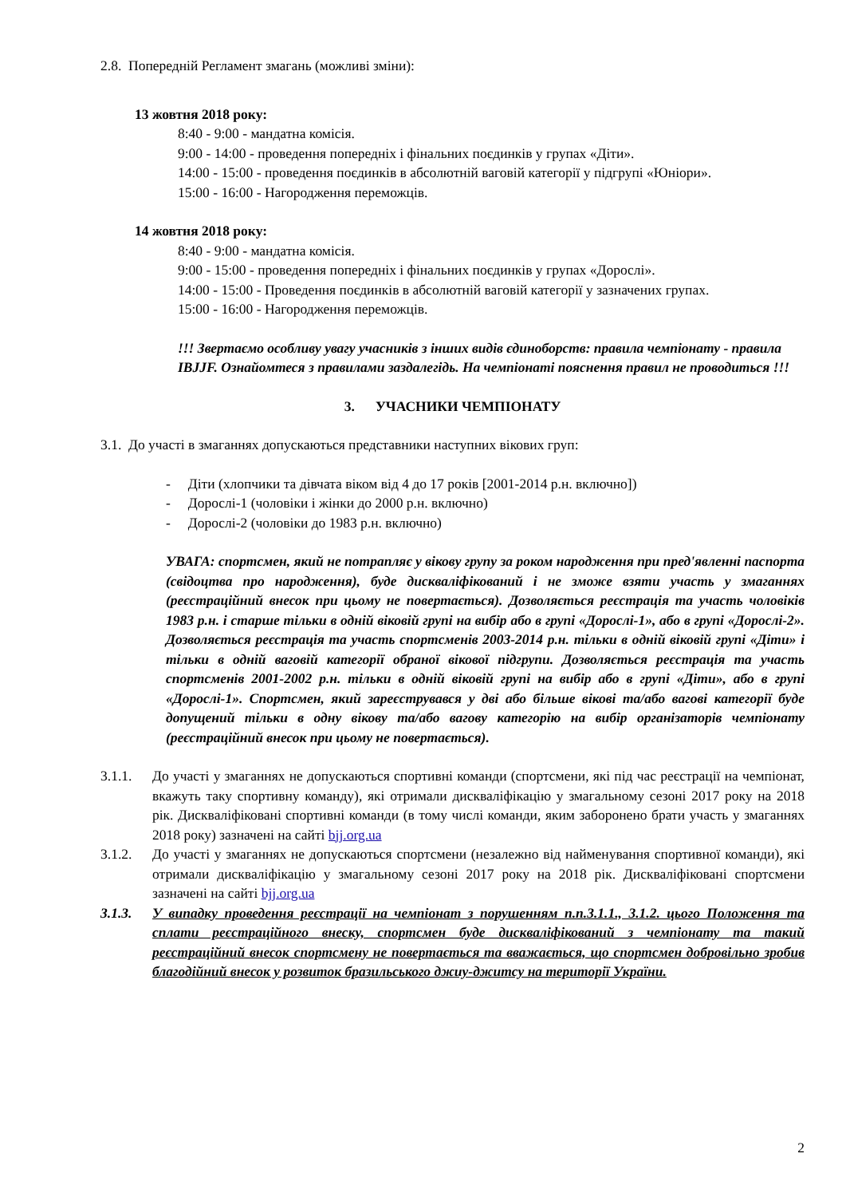2.8. Попередній Регламент змагань (можливі зміни):
13 жовтня 2018 року:
8:40 - 9:00 - мандатна комісія.
9:00 - 14:00 - проведення попередніх і фінальних поєдинків у групах «Діти».
14:00 - 15:00 - проведення поєдинків в абсолютній ваговій категорії у підгрупі «Юніори».
15:00 - 16:00 - Нагородження переможців.
14 жовтня 2018 року:
8:40 - 9:00 - мандатна комісія.
9:00 - 15:00 - проведення попередніх і фінальних поєдинків у групах «Дорослі».
14:00 - 15:00 - Проведення поєдинків в абсолютній ваговій категорії у зазначених групах.
15:00 - 16:00 - Нагородження переможців.
!!! Звертаємо особливу увагу учасників з інших видів єдиноборств: правила чемпіонату - правила IBJJF. Ознайомтеся з правилами заздалегідь. На чемпіонаті пояснення правил не проводиться !!!
3. УЧАСНИКИ ЧЕМПІОНАТУ
3.1. До участі в змаганнях допускаються представники наступних вікових груп:
- Діти (хлопчики та дівчата віком від 4 до 17 років [2001-2014 р.н. включно])
- Дорослі-1 (чоловіки і жінки до 2000 р.н. включно)
- Дорослі-2 (чоловіки до 1983 р.н. включно)
УВАГА: спортсмен, який не потрапляє у вікову групу за роком народження при пред'явленні паспорта (свідоцтва про народження), буде дискваліфікований і не зможе взяти участь у змаганнях (реєстраційний внесок при цьому не повертається). Дозволяється реєстрація та участь чоловіків 1983 р.н. і старше тільки в одній віковій групі на вибір або в групі «Дорослі-1», або в групі «Дорослі-2». Дозволяється реєстрація та участь спортсменів 2003-2014 р.н. тільки в одній віковій групі «Діти» і тільки в одній ваговій категорії обраної вікової підгрупи. Дозволяється реєстрація та участь спортсменів 2001-2002 р.н. тільки в одній віковій групі на вибір або в групі «Діти», або в групі «Дорослі-1». Спортсмен, який зареєструвався у дві або більше вікові та/або вагові категорії буде допущений тільки в одну вікову та/або вагову категорію на вибір організаторів чемпіонату (реєстраційний внесок при цьому не повертається).
3.1.1. До участі у змаганнях не допускаються спортивні команди (спортсмени, які під час реєстрації на чемпіонат, вкажуть таку спортивну команду), які отримали дискваліфікацію у змагальному сезоні 2017 року на 2018 рік. Дискваліфіковані спортивні команди (в тому числі команди, яким заборонено брати участь у змаганнях 2018 року) зазначені на сайті bjj.org.ua
3.1.2. До участі у змаганнях не допускаються спортсмени (незалежно від найменування спортивної команди), які отримали дискваліфікацію у змагальному сезоні 2017 року на 2018 рік. Дискваліфіковані спортсмени зазначені на сайті bjj.org.ua
3.1.3. У випадку проведення реєстрації на чемпіонат з порушенням п.п.3.1.1., 3.1.2. цього Положення та сплати реєстраційного внеску, спортсмен буде дискваліфікований з чемпіонату та такий реєстраційний внесок спортсмену не повертається та вважається, що спортсмен добровільно зробив благодійний внесок у розвиток бразильського джиу-джитсу на території України.
2